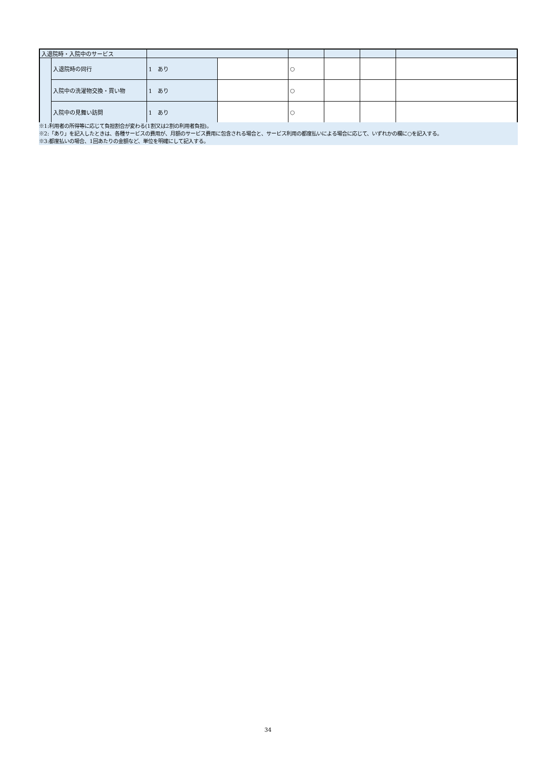| 入退院時・入院中のサービス | | | | | | | |
| | 入退院時の同行 | 1 あり | | ○ | | | |
| | 入院中の洗濯物交換・買い物 | 1 あり | | ○ | | | |
| | 入院中の見舞い訪問 | 1 あり | | ○ | | | |
※1:利用者の所得等に応じて負担割合が変わる(1割又は2割の利用者負担)。
※2:「あり」を記入したときは、各種サービスの費用が、月額のサービス費用に包含される場合と、サービス利用の都度払いによる場合に応じて、いずれかの欄に○を記入する。
※3:都度払いの場合、1回あたりの金額など、単位を明確にして記入する。
34